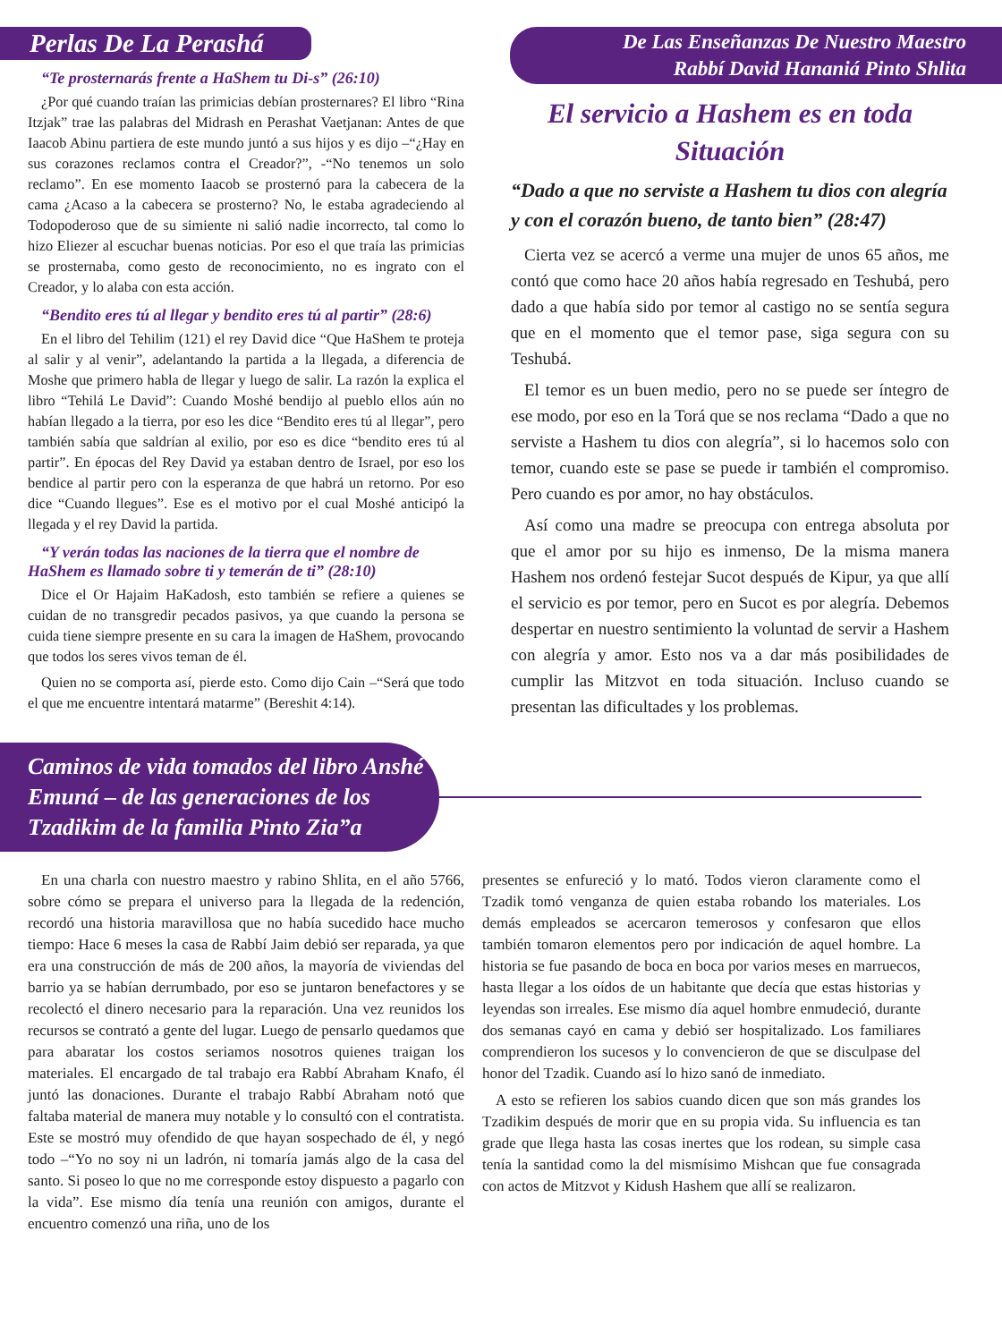Perlas De La Perashá
“Te prosternarás frente a HaShem tu Di-s” (26:10)
¿Por qué cuando traían las primicias debían prosternares? El libro “Rina Itzjak” trae las palabras del Midrash en Perashat Vaetjanan: Antes de que Iaacob Abinu partiera de este mundo juntó a sus hijos y es dijo –“¿Hay en sus corazones reclamos contra el Creador?”, -“No tenemos un solo reclamo”. En ese momento Iaacob se prosternó para la cabecera de la cama ¿Acaso a la cabecera se prosterno? No, le estaba agradeciendo al Todopoderoso que de su simiente ni salió nadie incorrecto, tal como lo hizo Eliezer al escuchar buenas noticias. Por eso el que traía las primicias se prosternaba, como gesto de reconocimiento, no es ingrato con el Creador, y lo alaba con esta acción.
“Bendito eres tú al llegar y bendito eres tú al partir” (28:6)
En el libro del Tehilim (121) el rey David dice “Que HaShem te proteja al salir y al venir”, adelantando la partida a la llegada, a diferencia de Moshe que primero habla de llegar y luego de salir. La razón la explica el libro “Tehilá Le David”: Cuando Moshé bendijo al pueblo ellos aún no habían llegado a la tierra, por eso les dice “Bendito eres tú al llegar”, pero también sabía que saldrían al exilio, por eso es dice “bendito eres tú al partir”. En épocas del Rey David ya estaban dentro de Israel, por eso los bendice al partir pero con la esperanza de que habrá un retorno. Por eso dice “Cuando llegues”. Ese es el motivo por el cual Moshé anticipó la llegada y el rey David la partida.
“Y verán todas las naciones de la tierra que el nombre de HaShem es llamado sobre ti y temerán de ti” (28:10)
Dice el Or Hajaim HaKadosh, esto también se refiere a quienes se cuidan de no transgredir pecados pasivos, ya que cuando la persona se cuida tiene siempre presente en su cara la imagen de HaShem, provocando que todos los seres vivos teman de él.
Quien no se comporta así, pierde esto. Como dijo Cain –“Será que todo el que me encuentre intentará matarme” (Bereshit 4:14).
De Las Enseñanzas De Nuestro Maestro
Rabbí David Hananiá Pinto Shlita
El servicio a Hashem es en toda Situación
“Dado a que no serviste a Hashem tu dios con alegría y con el corazón bueno, de tanto bien” (28:47)
Cierta vez se acercó a verme una mujer de unos 65 años, me contó que como hace 20 años había regresado en Teshubá, pero dado a que había sido por temor al castigo no se sentía segura que en el momento que el temor pase, siga segura con su Teshubá.
El temor es un buen medio, pero no se puede ser íntegro de ese modo, por eso en la Torá que se nos reclama “Dado a que no serviste a Hashem tu dios con alegría”, si lo hacemos solo con temor, cuando este se pase se puede ir también el compromiso. Pero cuando es por amor, no hay obstáculos.
Así como una madre se preocupa con entrega absoluta por que el amor por su hijo es inmenso, De la misma manera Hashem nos ordenó festejar Sucot después de Kipur, ya que allí el servicio es por temor, pero en Sucot es por alegría. Debemos despertar en nuestro sentimiento la voluntad de servir a Hashem con alegría y amor. Esto nos va a dar más posibilidades de cumplir las Mitzvot en toda situación. Incluso cuando se presentan las dificultades y los problemas.
Caminos de vida tomados del libro Anshé Emuná – de las generaciones de los Tzadikim de la familia Pinto Zia”a
En una charla con nuestro maestro y rabino Shlita, en el año 5766, sobre cómo se prepara el universo para la llegada de la redención, recordó una historia maravillosa que no había sucedido hace mucho tiempo: Hace 6 meses la casa de Rabbí Jaim debió ser reparada, ya que era una construcción de más de 200 años, la mayoría de viviendas del barrio ya se habían derrumbado, por eso se juntaron benefactores y se recolectó el dinero necesario para la reparación. Una vez reunidos los recursos se contrató a gente del lugar. Luego de pensarlo quedamos que para abaratar los costos seriamos nosotros quienes traigan los materiales. El encargado de tal trabajo era Rabbí Abraham Knafo, él juntó las donaciones. Durante el trabajo Rabbí Abraham notó que faltaba material de manera muy notable y lo consultó con el contratista. Este se mostró muy ofendido de que hayan sospechado de él, y negó todo –“Yo no soy ni un ladrón, ni tomaría jamás algo de la casa del santo. Si poseo lo que no me corresponde estoy dispuesto a pagarlo con la vida”. Ese mismo día tenía una reunión con amigos, durante el encuentro comenzó una riña, uno de los
presentes se enfureció y lo mató. Todos vieron claramente como el Tzadik tomó venganza de quien estaba robando los materiales. Los demás empleados se acercaron temerosos y confesaron que ellos también tomaron elementos pero por indicación de aquel hombre. La historia se fue pasando de boca en boca por varios meses en marruecos, hasta llegar a los oídos de un habitante que decía que estas historias y leyendas son irreales. Ese mismo día aquel hombre enmudeció, durante dos semanas cayó en cama y debió ser hospitalizado. Los familiares comprendieron los sucesos y lo convencieron de que se disculpase del honor del Tzadik. Cuando así lo hizo sanó de inmediato.
A esto se refieren los sabios cuando dicen que son más grandes los Tzadikim después de morir que en su propia vida. Su influencia es tan grade que llega hasta las cosas inertes que los rodean, su simple casa tenía la santidad como la del mismísimo Mishcan que fue consagrada con actos de Mitzvot y Kidush Hashem que allí se realizaron.